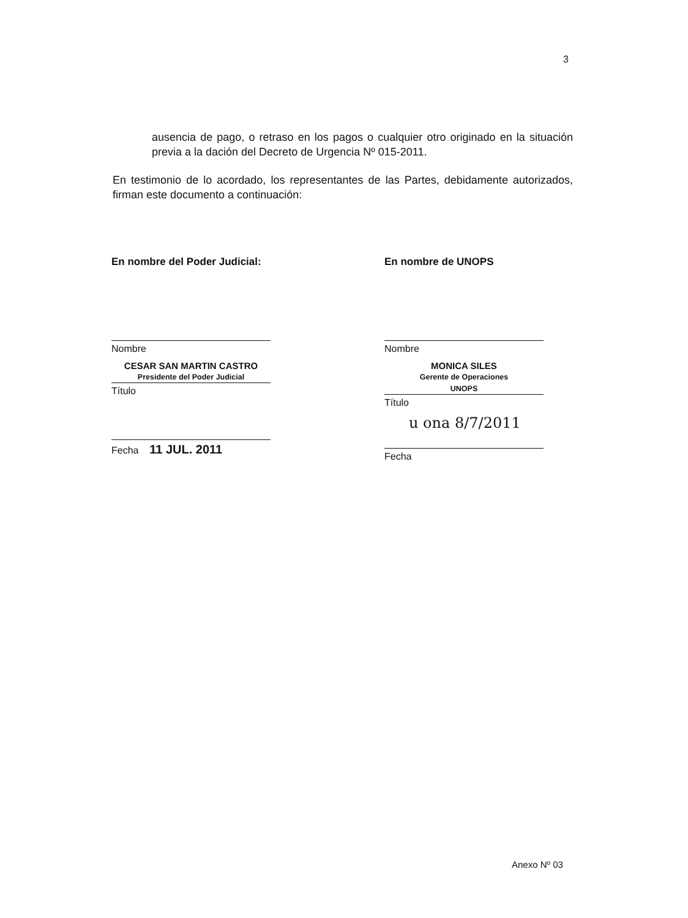3
ausencia de pago, o retraso en los pagos o cualquier otro originado en la situación previa a la dación del Decreto de Urgencia Nº 015-2011.
En testimonio de lo acordado, los representantes de las Partes, debidamente autorizados, firman este documento a continuación:
En nombre del Poder Judicial:
Nombre
CESAR SAN MARTIN CASTRO
Presidente del Poder Judicial
Título
Fecha 11 JUL. 2011
En nombre de UNOPS
Nombre
MONICA SILES
Gerente de Operaciones
UNOPS
Título
u ona 8/7/2011
Fecha
Anexo Nº 03